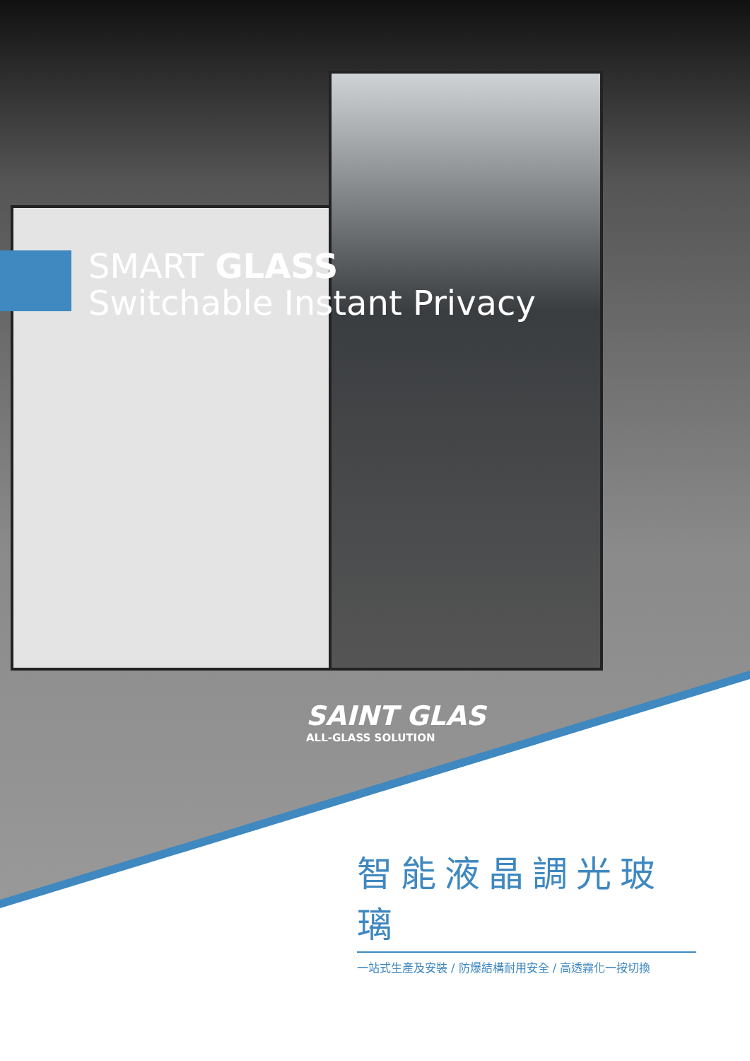SMART GLASS
Switchable Instant Privacy
SAINT GLAS
ALL-GLASS SOLUTION
智能液晶調光玻璃
一站式生產及安裝 / 防爆結構耐用安全 / 高透霧化一按切換